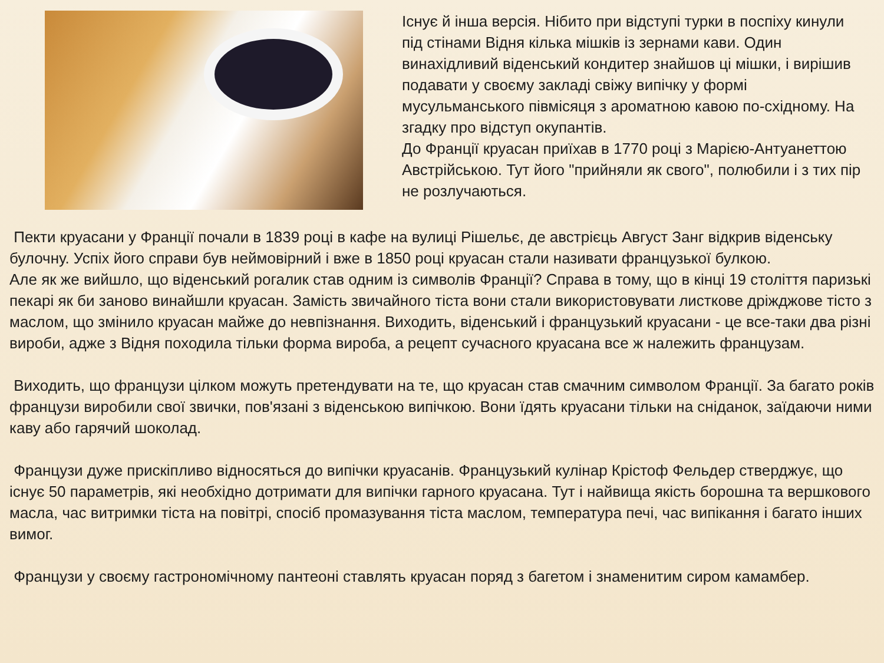Існує й інша версія. Нібито при відступі турки в поспіху кинули під стінами Відня кілька мішків із зернами кави. Один винахідливий віденський кондитер знайшов ці мішки, і вирішив подавати у своєму закладі свіжу випічку у формі мусульманського півмісяця з ароматною кавою по-східному. На згадку про відступ окупантів.
До Франції круасан приїхав в 1770 році з Марією-Антуанеттою Австрійською. Тут його "прийняли як свого", полюбили і з тих пір не розлучаються.
Пекти круасани у Франції почали в 1839 році в кафе на вулиці Рішельє, де австрієць Август Занг відкрив віденську булочну. Успіх його справи був неймовірний і вже в 1850 році круасан стали називати французької булкою.
Але як же вийшло, що віденський рогалик став одним із символів Франції? Справа в тому, що в кінці 19 століття паризькі пекарі як би заново винайшли круасан. Замість звичайного тіста вони стали використовувати листкове дріжджове тісто з маслом, що змінило круасан майже до невпізнання. Виходить, віденський і французький круасани - це все-таки два різні вироби, адже з Відня походила тільки форма вироба, а рецепт сучасного круасана все ж належить французам.
Виходить, що французи цілком можуть претендувати на те, що круасан став смачним символом Франції. За багато років французи виробили свої звички, пов'язані з віденською випічкою. Вони їдять круасани тільки на сніданок, заїдаючи ними каву або гарячий шоколад.
Французи дуже прискіпливо відносяться до випічки круасанів. Французький кулінар Крістоф Фельдер стверджує, що існує 50 параметрів, які необхідно дотримати для випічки гарного круасана. Тут і найвища якість борошна та вершкового масла, час витримки тіста на повітрі, спосіб промазування тіста маслом, температура печі, час випікання і багато інших вимог.
Французи у своєму гастрономічному пантеоні ставлять круасан поряд з багетом і знаменитим сиром камамбер.